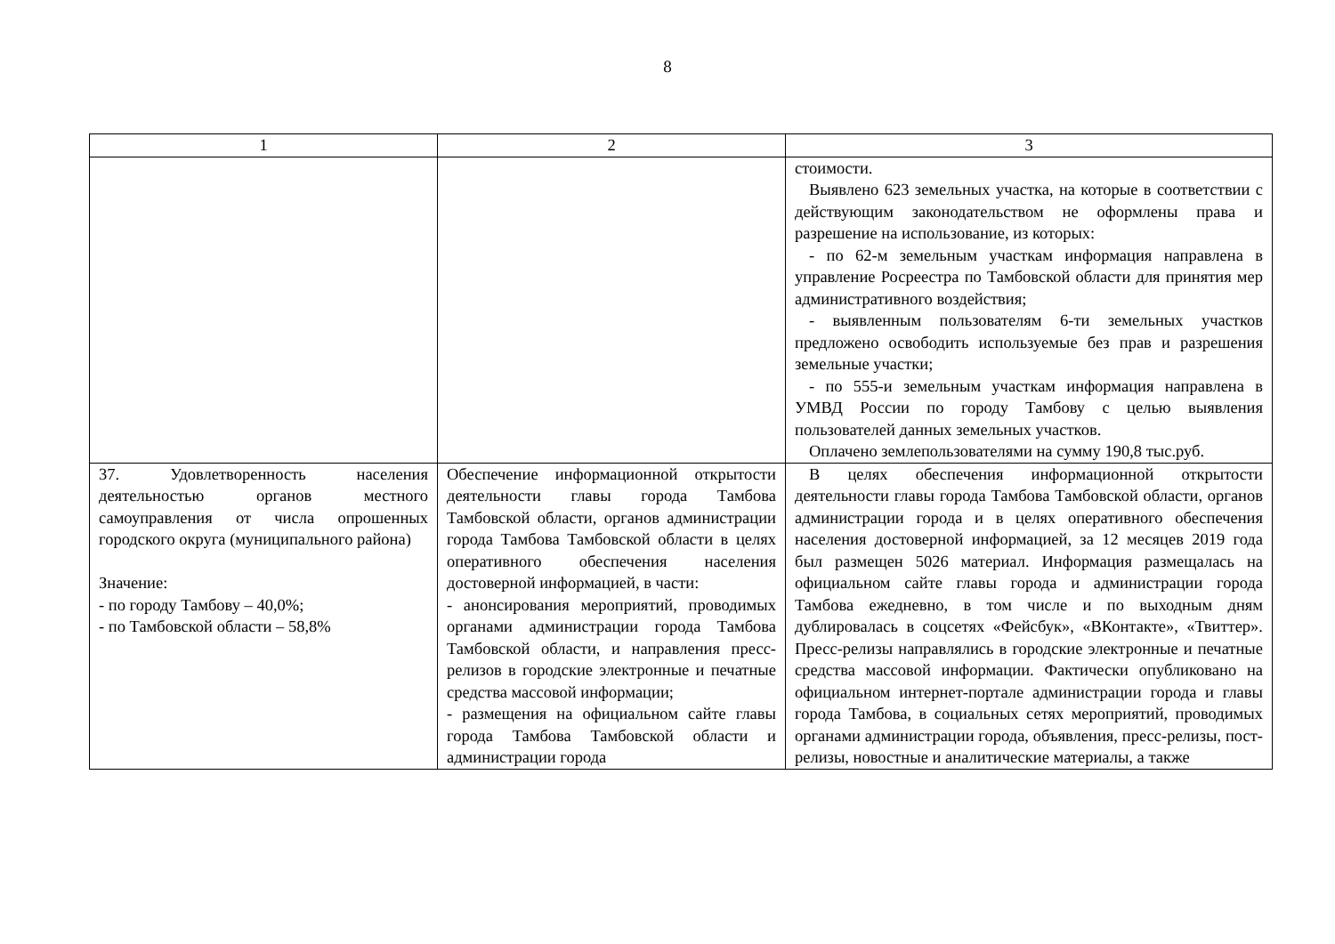8
| 1 | 2 | 3 |
| --- | --- | --- |
| | | стоимости. Выявлено 623 земельных участка, на которые в соответствии с действующим законодательством не оформлены права и разрешение на использование, из которых: - по 62-м земельным участкам информация направлена в управление Росреестра по Тамбовской области для принятия мер административного воздействия; - выявленным пользователям 6-ти земельных участков предложено освободить используемые без прав и разрешения земельные участки; - по 555-и земельным участкам информация направлена в УМВД России по городу Тамбову с целью выявления пользователей данных земельных участков. Оплачено землепользователями на сумму 190,8 тыс.руб. |
| 37. Удовлетворенность населения деятельностью органов местного самоуправления от числа опрошенных городского округа (муниципального района) Значение: - по городу Тамбову – 40,0%; - по Тамбовской области – 58,8% | Обеспечение информационной открытости деятельности главы города Тамбова Тамбовской области, органов администрации города Тамбова Тамбовской области в целях оперативного обеспечения населения достоверной информацией, в части: - анонсирования мероприятий, проводимых органами администрации города Тамбова Тамбовской области, и направления пресс-релизов в городские электронные и печатные средства массовой информации; - размещения на официальном сайте главы города Тамбова Тамбовской области и администрации города | В целях обеспечения информационной открытости деятельности главы города Тамбова Тамбовской области, органов администрации города и в целях оперативного обеспечения населения достоверной информацией, за 12 месяцев 2019 года был размещен 5026 материал. Информация размещалась на официальном сайте главы города и администрации города Тамбова ежедневно, в том числе и по выходным дням дублировалась в соцсетях «Фейсбук», «ВКонтакте», «Твиттер». Пресс-релизы направлялись в городские электронные и печатные средства массовой информации. Фактически опубликовано на официальном интернет-портале администрации города и главы города Тамбова, в социальных сетях мероприятий, проводимых органами администрации города, объявления, пресс-релизы, пост-релизы, новостные и аналитические материалы, а также |